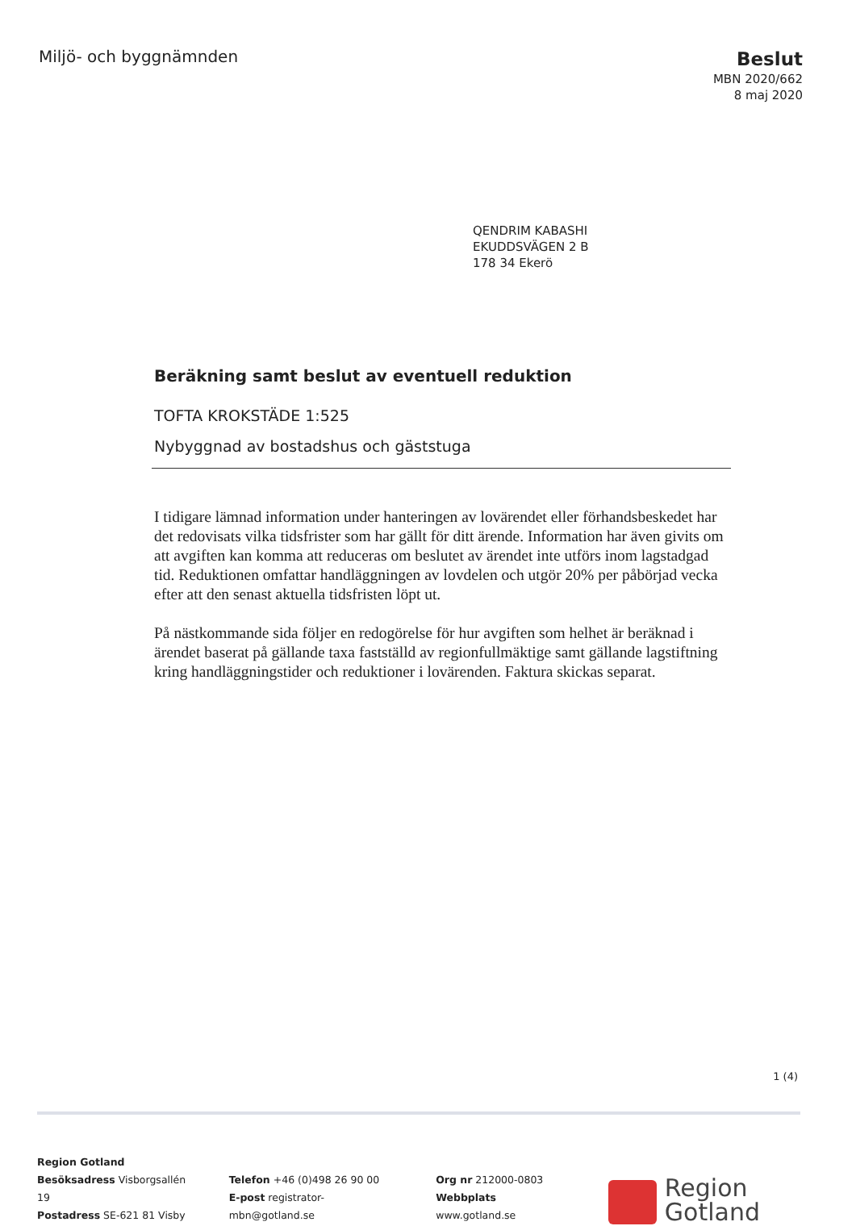Miljö- och byggnämnden
Beslut
MBN 2020/662
8 maj 2020
QENDRIM KABASHI
EKUDDSVÄGEN 2 B
178 34 Ekerö
Beräkning samt beslut av eventuell reduktion
TOFTA KROKSTÄDE 1:525
Nybyggnad av bostadshus och gäststuga
I tidigare lämnad information under hanteringen av lovärendet eller förhandsbeskedet har det redovisats vilka tidsfrister som har gällt för ditt ärende. Information har även givits om att avgiften kan komma att reduceras om beslutet av ärendet inte utförs inom lagstadgad tid. Reduktionen omfattar handläggningen av lovdelen och utgör 20% per påbörjad vecka efter att den senast aktuella tidsfristen löpt ut.
På nästkommande sida följer en redogörelse för hur avgiften som helhet är beräknad i ärendet baserat på gällande taxa fastställd av regionfullmäktige samt gällande lagstiftning kring handläggningstider och reduktioner i lovärenden. Faktura skickas separat.
1 (4)
Region Gotland
Besöksadress Visborgsallén 19
Postadress SE-621 81 Visby
Telefon +46 (0)498 26 90 00
E-post registrator-mbn@gotland.se
Org nr 212000-0803
Webbplats www.gotland.se
Region
Gotland